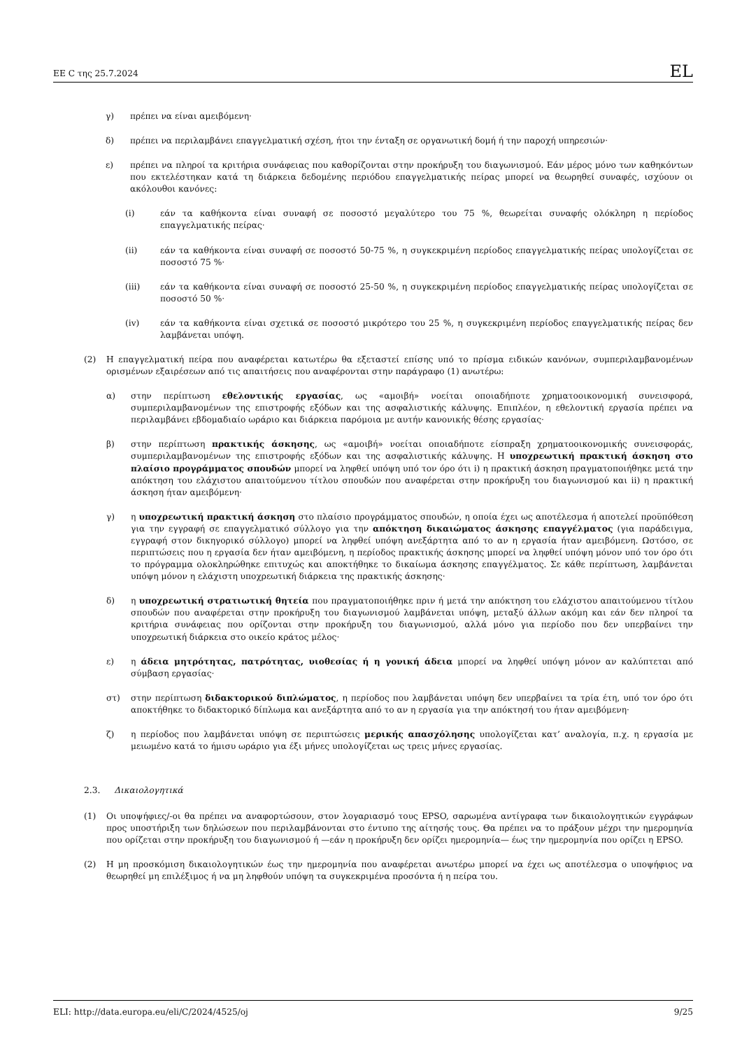ΕΕ C της 25.7.2024 EL
γ) πρέπει να είναι αμειβόμενη·
δ) πρέπει να περιλαμβάνει επαγγελματική σχέση, ήτοι την ένταξη σε οργανωτική δομή ή την παροχή υπηρεσιών·
ε) πρέπει να πληροί τα κριτήρια συνάφειας που καθορίζονται στην προκήρυξη του διαγωνισμού. Εάν μέρος μόνο των καθηκόντων που εκτελέστηκαν κατά τη διάρκεια δεδομένης περιόδου επαγγελματικής πείρας μπορεί να θεωρηθεί συναφές, ισχύουν οι ακόλουθοι κανόνες:
(i) εάν τα καθήκοντα είναι συναφή σε ποσοστό μεγαλύτερο του 75 %, θεωρείται συναφής ολόκληρη η περίοδος επαγγελματικής πείρας·
(ii) εάν τα καθήκοντα είναι συναφή σε ποσοστό 50-75 %, η συγκεκριμένη περίοδος επαγγελματικής πείρας υπολογίζεται σε ποσοστό 75 %·
(iii) εάν τα καθήκοντα είναι συναφή σε ποσοστό 25-50 %, η συγκεκριμένη περίοδος επαγγελματικής πείρας υπολογίζεται σε ποσοστό 50 %·
(iv) εάν τα καθήκοντα είναι σχετικά σε ποσοστό μικρότερο του 25 %, η συγκεκριμένη περίοδος επαγγελματικής πείρας δεν λαμβάνεται υπόψη.
(2) Η επαγγελματική πείρα που αναφέρεται κατωτέρω θα εξεταστεί επίσης υπό το πρίσμα ειδικών κανόνων, συμπεριλαμβανομένων ορισμένων εξαιρέσεων από τις απαιτήσεις που αναφέρονται στην παράγραφο (1) ανωτέρω:
α) στην περίπτωση εθελοντικής εργασίας, ως «αμοιβή» νοείται οποιαδήποτε χρηματοοικονομική συνεισφορά, συμπεριλαμβανομένων της επιστροφής εξόδων και της ασφαλιστικής κάλυψης. Επιπλέον, η εθελοντική εργασία πρέπει να περιλαμβάνει εβδομαδιαίο ωράριο και διάρκεια παρόμοια με αυτήν κανονικής θέσης εργασίας·
β) στην περίπτωση πρακτικής άσκησης, ως «αμοιβή» νοείται οποιαδήποτε είσπραξη χρηματοοικονομικής συνεισφοράς, συμπεριλαμβανομένων της επιστροφής εξόδων και της ασφαλιστικής κάλυψης. Η υποχρεωτική πρακτική άσκηση στο πλαίσιο προγράμματος σπουδών μπορεί να ληφθεί υπόψη υπό τον όρο ότι i) η πρακτική άσκηση πραγματοποιήθηκε μετά την απόκτηση του ελάχιστου απαιτούμενου τίτλου σπουδών που αναφέρεται στην προκήρυξη του διαγωνισμού και ii) η πρακτική άσκηση ήταν αμειβόμενη·
γ) η υποχρεωτική πρακτική άσκηση στο πλαίσιο προγράμματος σπουδών, η οποία έχει ως αποτέλεσμα ή αποτελεί προϋπόθεση για την εγγραφή σε επαγγελματικό σύλλογο για την απόκτηση δικαιώματος άσκησης επαγγέλματος (για παράδειγμα, εγγραφή στον δικηγορικό σύλλογο) μπορεί να ληφθεί υπόψη ανεξάρτητα από το αν η εργασία ήταν αμειβόμενη. Ωστόσο, σε περιπτώσεις που η εργασία δεν ήταν αμειβόμενη, η περίοδος πρακτικής άσκησης μπορεί να ληφθεί υπόψη μόνον υπό τον όρο ότι το πρόγραμμα ολοκληρώθηκε επιτυχώς και αποκτήθηκε το δικαίωμα άσκησης επαγγέλματος. Σε κάθε περίπτωση, λαμβάνεται υπόψη μόνον η ελάχιστη υποχρεωτική διάρκεια της πρακτικής άσκησης·
δ) η υποχρεωτική στρατιωτική θητεία που πραγματοποιήθηκε πριν ή μετά την απόκτηση του ελάχιστου απαιτούμενου τίτλου σπουδών που αναφέρεται στην προκήρυξη του διαγωνισμού λαμβάνεται υπόψη, μεταξύ άλλων ακόμη και εάν δεν πληροί τα κριτήρια συνάφειας που ορίζονται στην προκήρυξη του διαγωνισμού, αλλά μόνο για περίοδο που δεν υπερβαίνει την υποχρεωτική διάρκεια στο οικείο κράτος μέλος·
ε) η άδεια μητρότητας, πατρότητας, υιοθεσίας ή η γονική άδεια μπορεί να ληφθεί υπόψη μόνον αν καλύπτεται από σύμβαση εργασίας·
στ) στην περίπτωση διδακτορικού διπλώματος, η περίοδος που λαμβάνεται υπόψη δεν υπερβαίνει τα τρία έτη, υπό τον όρο ότι αποκτήθηκε το διδακτορικό δίπλωμα και ανεξάρτητα από το αν η εργασία για την απόκτησή του ήταν αμειβόμενη·
ζ) η περίοδος που λαμβάνεται υπόψη σε περιπτώσεις μερικής απασχόλησης υπολογίζεται κατ’ αναλογία, π.χ. η εργασία με μειωμένο κατά το ήμισυ ωράριο για έξι μήνες υπολογίζεται ως τρεις μήνες εργασίας.
2.3. Δικαιολογητικά
(1) Οι υποψήφιες/-οι θα πρέπει να αναφορτώσουν, στον λογαριασμό τους EPSO, σαρωμένα αντίγραφα των δικαιολογητικών εγγράφων προς υποστήριξη των δηλώσεων που περιλαμβάνονται στο έντυπο της αίτησής τους. Θα πρέπει να το πράξουν μέχρι την ημερομηνία που ορίζεται στην προκήρυξη του διαγωνισμού ή —εάν η προκήρυξη δεν ορίζει ημερομηνία— έως την ημερομηνία που ορίζει η EPSO.
(2) Η μη προσκόμιση δικαιολογητικών έως την ημερομηνία που αναφέρεται ανωτέρω μπορεί να έχει ως αποτέλεσμα ο υποψήφιος να θεωρηθεί μη επιλέξιμος ή να μη ληφθούν υπόψη τα συγκεκριμένα προσόντα ή η πείρα του.
ELI: http://data.europa.eu/eli/C/2024/4525/oj 9/25